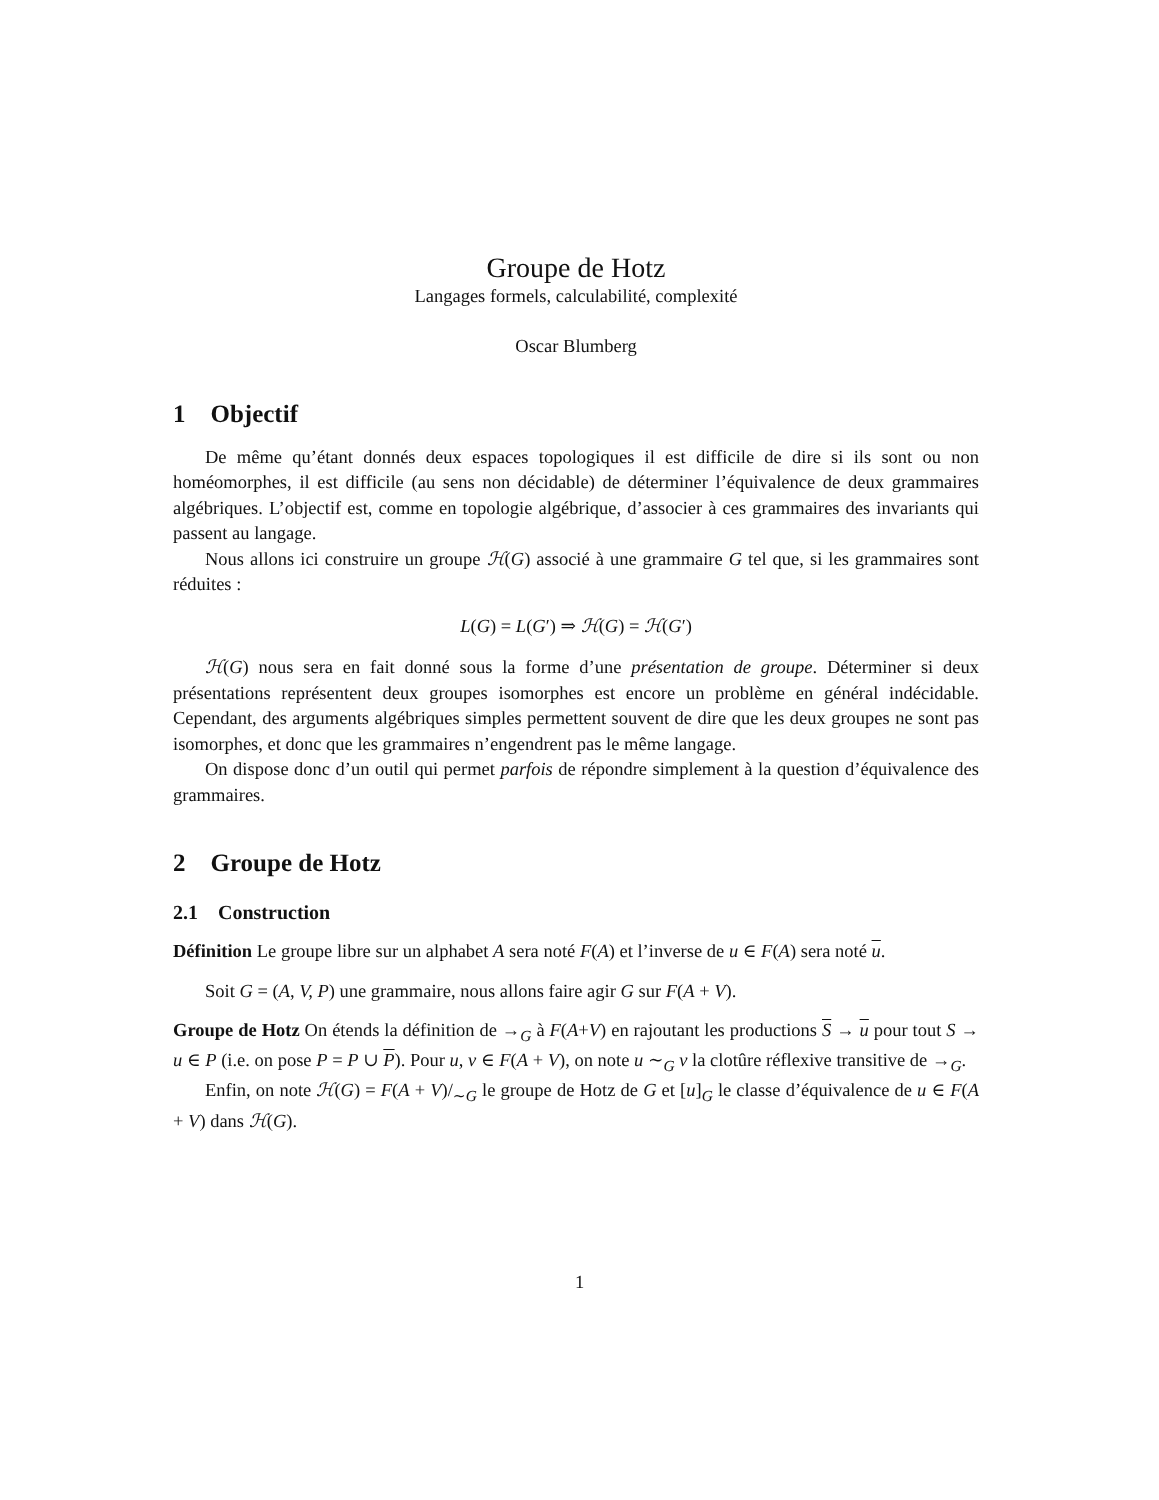Groupe de Hotz
Langages formels, calculabilité, complexité
Oscar Blumberg
1 Objectif
De même qu’étant donnés deux espaces topologiques il est difficile de dire si ils sont ou non homéomorphes, il est difficile (au sens non décidable) de déterminer l’équivalence de deux grammaires algébriques. L’objectif est, comme en topologie algébrique, d’associer à ces grammaires des invariants qui passent au langage.
Nous allons ici construire un groupe ℋ(G) associé à une grammaire G tel que, si les grammaires sont réduites :
L(G) = L(G′) ⇒ ℋ(G) = ℋ(G′)
ℋ(G) nous sera en fait donné sous la forme d’une présentation de groupe. Déterminer si deux présentations représentent deux groupes isomorphes est encore un problème en général indécidable. Cependant, des arguments algébriques simples permettent souvent de dire que les deux groupes ne sont pas isomorphes, et donc que les grammaires n’engendrent pas le même langage.
On dispose donc d’un outil qui permet parfois de répondre simplement à la question d’équivalence des grammaires.
2 Groupe de Hotz
2.1 Construction
Définition Le groupe libre sur un alphabet A sera noté F(A) et l’inverse de u ∈ F(A) sera noté u.
Soit G = (A, V, P) une grammaire, nous allons faire agir G sur F(A + V).
Groupe de Hotz On étends la définition de →<sub>G</sub> à F(A+V) en rajoutant les productions S → u pour tout S → u ∈ P (i.e. on pose P = P ∪ P). Pour u, v ∈ F(A + V), on note u ∼<sub>G</sub> v la clotûre réflexive transitive de →<sub>G</sub>.
Enfin, on note ℋ(G) = F(A + V)/<sub>∼G</sub> le groupe de Hotz de G et [u]<sub>G</sub> le classe d’équivalence de u ∈ F(A + V) dans ℋ(G).
1